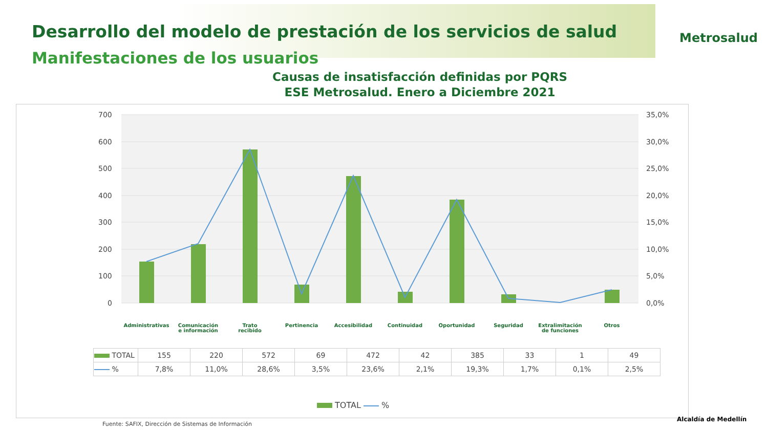Desarrollo del modelo de prestación de los servicios de salud
Manifestaciones de los usuarios
Metrosalud
Causas de insatisfacción definidas por PQRS
ESE Metrosalud. Enero a Diciembre 2021
700
600
500
400
300
200
100
0
35,0%
30,0%
25,0%
20,0%
15,0%
10,0%
5,0%
0,0%
Administrativas
Comunicación
e información
Trato
recibido
Pertinencia
Accesibilidad
Continuidad
Oportunidad
Seguridad
Extralimitación
de funciones
Otros
| TOTAL | 155 | 220 | 572 | 69 | 472 | 42 | 385 | 33 | 1 | 49 |
| % | 7,8% | 11,0% | 28,6% | 3,5% | 23,6% | 2,1% | 19,3% | 1,7% | 0,1% | 2,5% |
TOTAL %
Fuente: SAFIX, Dirección de Sistemas de Información
Alcaldía de Medellín